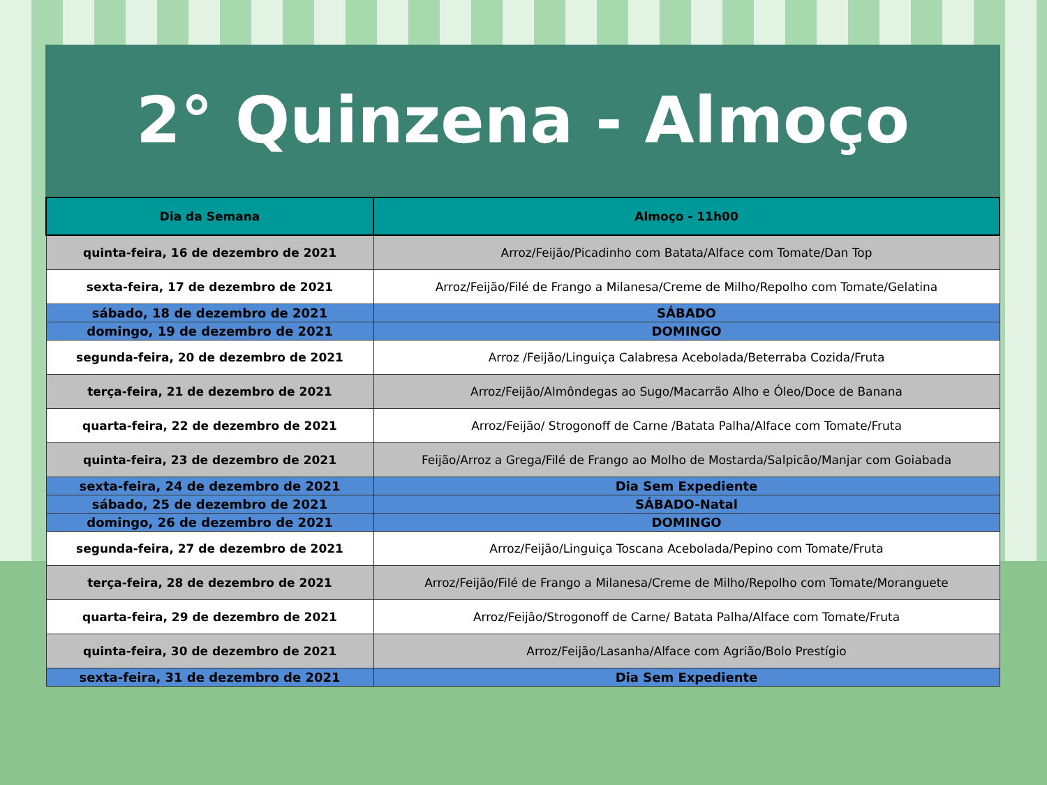2° Quinzena - Almoço
| Dia da Semana | Almoço - 11h00 |
| --- | --- |
| quinta-feira, 16 de dezembro de 2021 | Arroz/Feijão/Picadinho com Batata/Alface com Tomate/Dan Top |
| sexta-feira, 17 de dezembro de 2021 | Arroz/Feijão/Filé de Frango a Milanesa/Creme de Milho/Repolho com Tomate/Gelatina |
| sábado, 18 de dezembro de 2021 | SÁBADO |
| domingo, 19 de dezembro de 2021 | DOMINGO |
| segunda-feira, 20 de dezembro de 2021 | Arroz /Feijão/Linguiça Calabresa Acebolada/Beterraba Cozida/Fruta |
| terça-feira, 21 de dezembro de 2021 | Arroz/Feijão/Almôndegas ao Sugo/Macarrão Alho e Óleo/Doce de Banana |
| quarta-feira, 22 de dezembro de 2021 | Arroz/Feijão/ Strogonoff de Carne /Batata Palha/Alface com Tomate/Fruta |
| quinta-feira, 23 de dezembro de 2021 | Feijão/Arroz a Grega/Filé de Frango ao Molho de Mostarda/Salpicão/Manjar com Goiabada |
| sexta-feira, 24 de dezembro de 2021 | Dia Sem Expediente |
| sábado, 25 de dezembro de 2021 | SÁBADO-Natal |
| domingo, 26 de dezembro de 2021 | DOMINGO |
| segunda-feira, 27 de dezembro de 2021 | Arroz/Feijão/Linguiça Toscana Acebolada/Pepino com Tomate/Fruta |
| terça-feira, 28 de dezembro de 2021 | Arroz/Feijão/Filé de Frango a Milanesa/Creme de Milho/Repolho com Tomate/Moranguete |
| quarta-feira, 29 de dezembro de 2021 | Arroz/Feijão/Strogonoff de Carne/ Batata Palha/Alface com Tomate/Fruta |
| quinta-feira, 30 de dezembro de 2021 | Arroz/Feijão/Lasanha/Alface com Agrião/Bolo Prestígio |
| sexta-feira, 31 de dezembro de 2021 | Dia Sem Expediente |